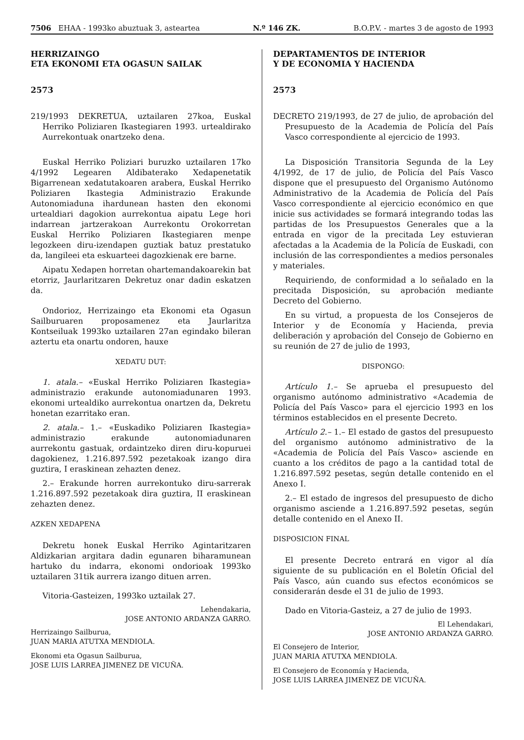7506 EHAA - 1993ko abuztuak 3, asteartea N.º 146 ZK. B.O.P.V. - martes 3 de agosto de 1993
HERRIZAINGO
ETA EKONOMI ETA OGASUN SAILAK
2573
219/1993 DEKRETUA, uztailaren 27koa, Euskal Herriko Poliziaren Ikastegiaren 1993. urtealdirako Aurrekontuak onartzeko dena.
Euskal Herriko Poliziari buruzko uztailaren 17ko 4/1992 Legearen Aldibaterako Xedapenetatik Bigarrenean xedatutakoaren arabera, Euskal Herriko Poliziaren Ikastegia Administrazio Erakunde Autonomiaduna ihardunean hasten den ekonomi urtealdiari dagokion aurrekontua aipatu Lege hori indarrean jartzerakoan Aurrekontu Orokorretan Euskal Herriko Poliziaren Ikastegiaren menpe legozkeen diru-izendapen guztiak batuz prestatuko da, langileei eta eskuarteei dagozkienak ere barne.
Aipatu Xedapen horretan ohartemandakoarekin bat etorriz, Jaurlaritzaren Dekretuz onar dadin eskatzen da.
Ondorioz, Herrizaingo eta Ekonomi eta Ogasun Sailburuaren proposamenez eta Jaurlaritza Kontseiluak 1993ko uztailaren 27an egindako bileran aztertu eta onartu ondoren, hauxe
XEDATU DUT:
1. atala.– «Euskal Herriko Poliziaren Ikastegia» administrazio erakunde autonomiadunaren 1993. ekonomi urtealdiko aurrekontua onartzen da, Dekretu honetan ezarritako eran.
2. atala.– 1.– «Euskadiko Poliziaren Ikastegia» administrazio erakunde autonomiadunaren aurrekontu gastuak, ordaintzeko diren diru-kopuruei dagokienez, 1.216.897.592 pezetakoak izango dira guztira, I eraskinean zehazten denez.
2.– Erakunde horren aurrekontuko diru-sarrerak 1.216.897.592 pezetakoak dira guztira, II eraskinean zehazten denez.
AZKEN XEDAPENA
Dekretu honek Euskal Herriko Agintaritzaren Aldizkarian argitara dadin egunaren biharamunean hartuko du indarra, ekonomi ondorioak 1993ko uztailaren 31tik aurrera izango dituen arren.
Vitoria-Gasteizen, 1993ko uztailak 27.
Lehendakaria,
JOSE ANTONIO ARDANZA GARRO.
Herrizaingo Sailburua,
JUAN MARIA ATUTXA MENDIOLA.
Ekonomi eta Ogasun Sailburua,
JOSE LUIS LARREA JIMENEZ DE VICUÑA.
DEPARTAMENTOS DE INTERIOR
Y DE ECONOMIA Y HACIENDA
2573
DECRETO 219/1993, de 27 de julio, de aprobación del Presupuesto de la Academia de Policía del País Vasco correspondiente al ejercicio de 1993.
La Disposición Transitoria Segunda de la Ley 4/1992, de 17 de julio, de Policía del País Vasco dispone que el presupuesto del Organismo Autónomo Administrativo de la Academia de Policía del País Vasco correspondiente al ejercicio económico en que inicie sus actividades se formará integrando todas las partidas de los Presupuestos Generales que a la entrada en vigor de la precitada Ley estuvieran afectadas a la Academia de la Policía de Euskadi, con inclusión de las correspondientes a medios personales y materiales.
Requiriendo, de conformidad a lo señalado en la precitada Disposición, su aprobación mediante Decreto del Gobierno.
En su virtud, a propuesta de los Consejeros de Interior y de Economía y Hacienda, previa deliberación y aprobación del Consejo de Gobierno en su reunión de 27 de julio de 1993,
DISPONGO:
Artículo 1.– Se aprueba el presupuesto del organismo autónomo administrativo «Academia de Policía del País Vasco» para el ejercicio 1993 en los términos establecidos en el presente Decreto.
Artículo 2.– 1.– El estado de gastos del presupuesto del organismo autónomo administrativo de la «Academia de Policía del País Vasco» asciende en cuanto a los créditos de pago a la cantidad total de 1.216.897.592 pesetas, según detalle contenido en el Anexo I.
2.– El estado de ingresos del presupuesto de dicho organismo asciende a 1.216.897.592 pesetas, según detalle contenido en el Anexo II.
DISPOSICION FINAL
El presente Decreto entrará en vigor al día siguiente de su publicación en el Boletín Oficial del País Vasco, aún cuando sus efectos económicos se considerarán desde el 31 de julio de 1993.
Dado en Vitoria-Gasteiz, a 27 de julio de 1993.
El Lehendakari,
JOSE ANTONIO ARDANZA GARRO.
El Consejero de Interior,
JUAN MARIA ATUTXA MENDIOLA.
El Consejero de Economía y Hacienda,
JOSE LUIS LARREA JIMENEZ DE VICUÑA.